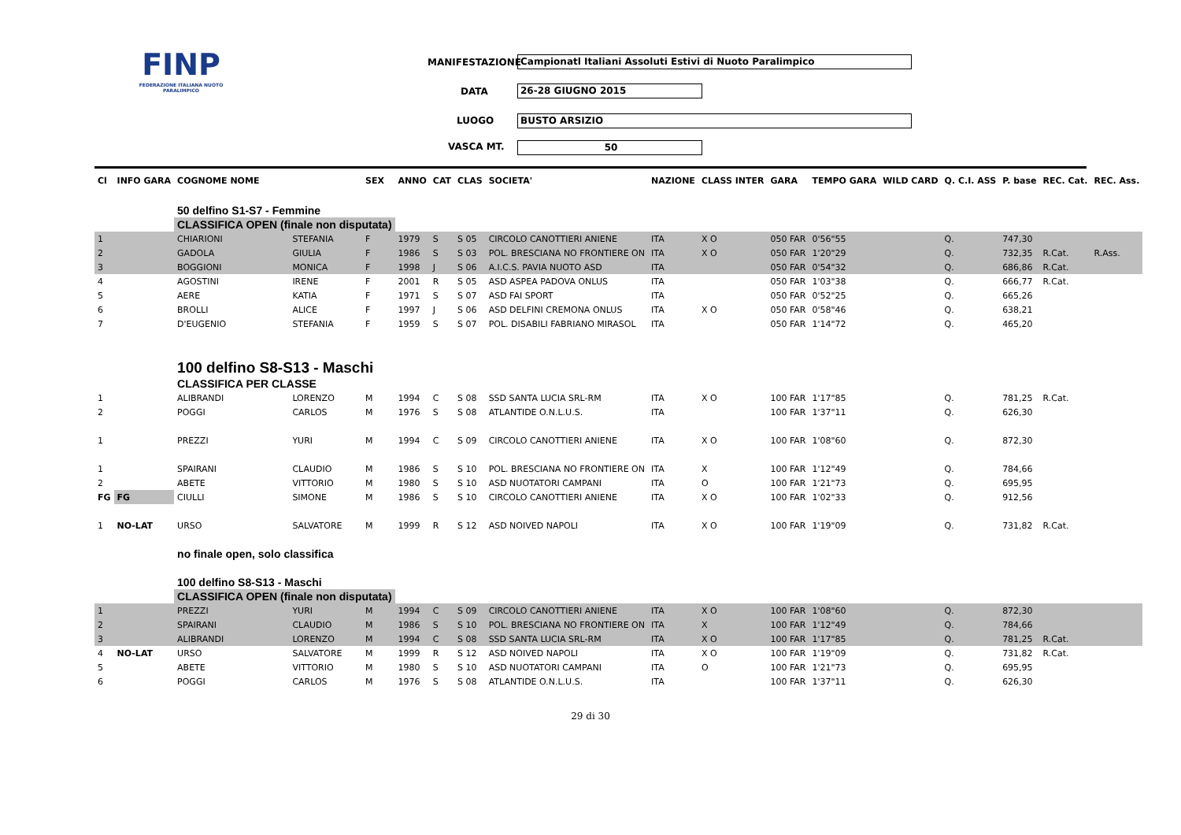FINP
FEDERAZIONE ITALIANA NUOTO PARALIMPICO
MANIFESTAZIONE Campionatl Italiani Assoluti Estivi di Nuoto Paralimpico
DATA 26-28 GIUGNO 2015
LUOGO BUSTO ARSIZIO
VASCA MT. 50
| Cl | INFO GARA | COGNOME NOME | | SEX | ANNO | CAT | CLAS | SOCIETA' | NAZIONE | CLASS INTER | GARA | TEMPO GARA | WILD CARD | Q. C.I. ASS | P. base | REC. Cat. | REC. Ass. |
| --- | --- | --- | --- | --- | --- | --- | --- | --- | --- | --- | --- | --- | --- | --- | --- | --- | --- |
| | | 50 delfino S1-S7 - Femmine | | | | | | | | | | | | | | | |
| | | CLASSIFICA OPEN (finale non disputata) | | | | | | | | | | | | | | | |
| 1 | | CHIARIONI | STEFANIA | F | 1979 | S | S 05 | CIRCOLO CANOTTIERI ANIENE | ITA | X O | 050 FAR | 0'56"55 | | Q. | 747,30 | | |
| 2 | | GADOLA | GIULIA | F | 1986 | S | S 03 | POL. BRESCIANA NO FRONTIERE ON | ITA | X O | 050 FAR | 1'20"29 | | Q. | 732,35 | R.Cat. | R.Ass. |
| 3 | | BOGGIONI | MONICA | F | 1998 | J | S 06 | A.I.C.S. PAVIA NUOTO ASD | ITA | | 050 FAR | 0'54"32 | | Q. | 686,86 | R.Cat. | |
| 4 | | AGOSTINI | IRENE | F | 2001 | R | S 05 | ASD ASPEA PADOVA ONLUS | ITA | | 050 FAR | 1'03"38 | | Q. | 666,77 | R.Cat. | |
| 5 | | AERE | KATIA | F | 1971 | S | S 07 | ASD FAI SPORT | ITA | | 050 FAR | 0'52"25 | | Q. | 665,26 | | |
| 6 | | BROLLI | ALICE | F | 1997 | J | S 06 | ASD DELFINI CREMONA ONLUS | ITA | X O | 050 FAR | 0'58"46 | | Q. | 638,21 | | |
| 7 | | D'EUGENIO | STEFANIA | F | 1959 | S | S 07 | POL. DISABILI FABRIANO MIRASOL | ITA | | 050 FAR | 1'14"72 | | Q. | 465,20 | | |
| | | 100 delfino S8-S13 - Maschi | | | | | | | | | | | | | | | |
| | | CLASSIFICA PER CLASSE | | | | | | | | | | | | | | | |
| 1 | | ALIBRANDI | LORENZO | M | 1994 | C | S 08 | SSD SANTA LUCIA SRL-RM | ITA | X O | 100 FAR | 1'17"85 | | Q. | 781,25 | R.Cat. | |
| 2 | | POGGI | CARLOS | M | 1976 | S | S 08 | ATLANTIDE O.N.L.U.S. | ITA | | 100 FAR | 1'37"11 | | Q. | 626,30 | | |
| 1 | | PREZZI | YURI | M | 1994 | C | S 09 | CIRCOLO CANOTTIERI ANIENE | ITA | X O | 100 FAR | 1'08"60 | | Q. | 872,30 | | |
| 1 | | SPAIRANI | CLAUDIO | M | 1986 | S | S 10 | POL. BRESCIANA NO FRONTIERE ON | ITA | X | 100 FAR | 1'12"49 | | Q. | 784,66 | | |
| 2 | | ABETE | VITTORIO | M | 1980 | S | S 10 | ASD NUOTATORI CAMPANI | ITA | O | 100 FAR | 1'21"73 | | Q. | 695,95 | | |
| FG | FG | CIULLI | SIMONE | M | 1986 | S | S 10 | CIRCOLO CANOTTIERI ANIENE | ITA | X O | 100 FAR | 1'02"33 | | Q. | 912,56 | | |
| 1 | NO-LAT | URSO | SALVATORE | M | 1999 | R | S 12 | ASD NOIVED NAPOLI | ITA | X O | 100 FAR | 1'19"09 | | Q. | 731,82 | R.Cat. | |
| | | no finale open, solo classifica | | | | | | | | | | | | | | | |
| | | 100 delfino S8-S13 - Maschi | | | | | | | | | | | | | | | |
| | | CLASSIFICA OPEN (finale non disputata) | | | | | | | | | | | | | | | |
| 1 | | PREZZI | YURI | M | 1994 | C | S 09 | CIRCOLO CANOTTIERI ANIENE | ITA | X O | 100 FAR | 1'08"60 | | Q. | 872,30 | | |
| 2 | | SPAIRANI | CLAUDIO | M | 1986 | S | S 10 | POL. BRESCIANA NO FRONTIERE ON | ITA | X | 100 FAR | 1'12"49 | | Q. | 784,66 | | |
| 3 | | ALIBRANDI | LORENZO | M | 1994 | C | S 08 | SSD SANTA LUCIA SRL-RM | ITA | X O | 100 FAR | 1'17"85 | | Q. | 781,25 | R.Cat. | |
| 4 | NO-LAT | URSO | SALVATORE | M | 1999 | R | S 12 | ASD NOIVED NAPOLI | ITA | X O | 100 FAR | 1'19"09 | | Q. | 731,82 | R.Cat. | |
| 5 | | ABETE | VITTORIO | M | 1980 | S | S 10 | ASD NUOTATORI CAMPANI | ITA | O | 100 FAR | 1'21"73 | | Q. | 695,95 | | |
| 6 | | POGGI | CARLOS | M | 1976 | S | S 08 | ATLANTIDE O.N.L.U.S. | ITA | | 100 FAR | 1'37"11 | | Q. | 626,30 | | |
29 di 30